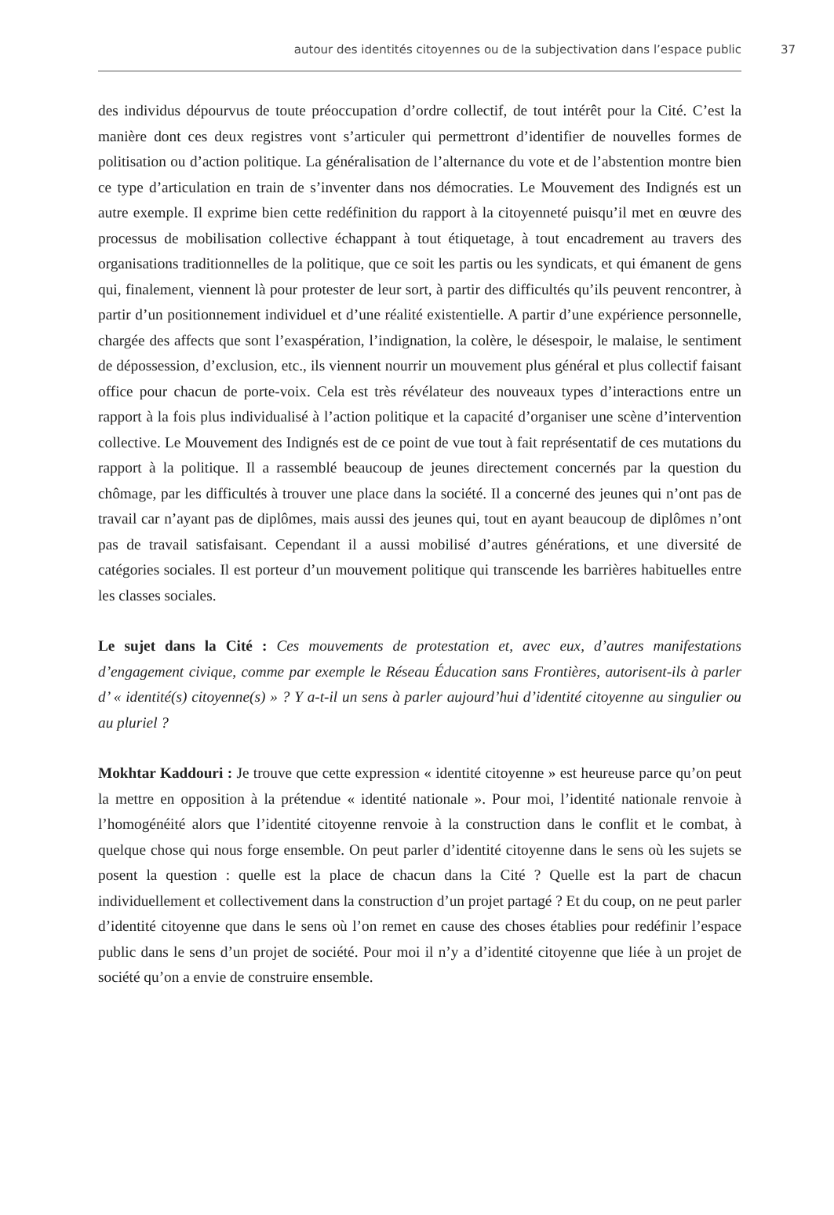autour des identités citoyennes ou de la subjectivation dans l’espace public 37
des individus dépourvus de toute préoccupation d’ordre collectif, de tout intérêt pour la Cité. C’est la manière dont ces deux registres vont s’articuler qui permettront d’identifier de nouvelles formes de politisation ou d’action politique. La généralisation de l’alternance du vote et de l’abstention montre bien ce type d’articulation en train de s’inventer dans nos démocraties. Le Mouvement des Indignés est un autre exemple. Il exprime bien cette redéfinition du rapport à la citoyenneté puisqu’il met en œuvre des processus de mobilisation collective échappant à tout étiquetage, à tout encadrement au travers des organisations traditionnelles de la politique, que ce soit les partis ou les syndicats, et qui émanent de gens qui, finalement, viennent là pour protester de leur sort, à partir des difficultés qu’ils peuvent rencontrer, à partir d’un positionnement individuel et d’une réalité existentielle. A partir d’une expérience personnelle, chargée des affects que sont l’exaspération, l’indignation, la colère, le désespoir, le malaise, le sentiment de dépossession, d’exclusion, etc., ils viennent nourrir un mouvement plus général et plus collectif faisant office pour chacun de porte-voix. Cela est très révélateur des nouveaux types d’interactions entre un rapport à la fois plus individualisé à l’action politique et la capacité d’organiser une scène d’intervention collective. Le Mouvement des Indignés est de ce point de vue tout à fait représentatif de ces mutations du rapport à la politique. Il a rassemblé beaucoup de jeunes directement concernés par la question du chômage, par les difficultés à trouver une place dans la société. Il a concerné des jeunes qui n’ont pas de travail car n’ayant pas de diplômes, mais aussi des jeunes qui, tout en ayant beaucoup de diplômes n’ont pas de travail satisfaisant. Cependant il a aussi mobilisé d’autres générations, et une diversité de catégories sociales. Il est porteur d’un mouvement politique qui transcende les barrières habituelles entre les classes sociales.
Le sujet dans la Cité : Ces mouvements de protestation et, avec eux, d’autres manifestations d’engagement civique, comme par exemple le Réseau Éducation sans Frontières, autorisent-ils à parler d’ « identité(s) citoyenne(s) » ? Y a-t-il un sens à parler aujourd’hui d’identité citoyenne au singulier ou au pluriel ?
Mokhtar Kaddouri : Je trouve que cette expression « identité citoyenne » est heureuse parce qu’on peut la mettre en opposition à la prétendue « identité nationale ». Pour moi, l’identité nationale renvoie à l’homogénéité alors que l’identité citoyenne renvoie à la construction dans le conflit et le combat, à quelque chose qui nous forge ensemble. On peut parler d’identité citoyenne dans le sens où les sujets se posent la question : quelle est la place de chacun dans la Cité ? Quelle est la part de chacun individuellement et collectivement dans la construction d’un projet partagé ? Et du coup, on ne peut parler d’identité citoyenne que dans le sens où l’on remet en cause des choses établies pour redéfinir l’espace public dans le sens d’un projet de société. Pour moi il n’y a d’identité citoyenne que liée à un projet de société qu’on a envie de construire ensemble.